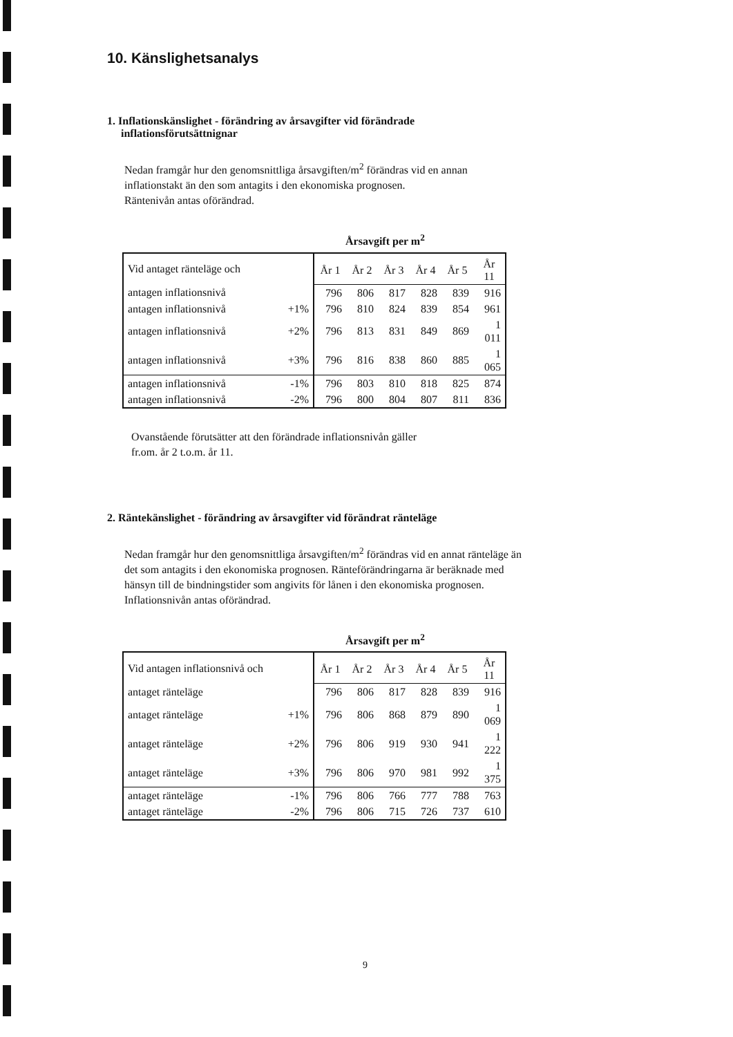10. Känslighetsanalys
1. Inflationskänslighet - förändring av årsavgifter vid förändrade inflationsförutsättnignar
Nedan framgår hur den genomsnittliga årsavgiften/m<sup>2</sup> förändras vid en annan inflationstakt än den som antagits i den ekonomiska prognosen.
Räntenivån antas oförändrad.
Årsavgift per m<sup>2</sup>
| Vid antaget ränteläge och | | År 1 | År 2 | År 3 | År 4 | År 5 | År 11 |
| antagen inflationsnivå | | 796 | 806 | 817 | 828 | 839 | 916 |
| antagen inflationsnivå | +1% | 796 | 810 | 824 | 839 | 854 | 961 |
| antagen inflationsnivå | +2% | 796 | 813 | 831 | 849 | 869 | 1 011 |
| antagen inflationsnivå | +3% | 796 | 816 | 838 | 860 | 885 | 1 065 |
| antagen inflationsnivå | -1% | 796 | 803 | 810 | 818 | 825 | 874 |
| antagen inflationsnivå | -2% | 796 | 800 | 804 | 807 | 811 | 836 |
Ovanstående förutsätter att den förändrade inflationsnivån gäller
fr.om. år 2 t.o.m. år 11.
2. Räntekänslighet - förändring av årsavgifter vid förändrat ränteläge
Nedan framgår hur den genomsnittliga årsavgiften/m<sup>2</sup> förändras vid en annat ränteläge än det som antagits i den ekonomiska prognosen. Ränteförändringarna är beräknade med hänsyn till de bindningstider som angivits för lånen i den ekonomiska prognosen. Inflationsnivån antas oförändrad.
Årsavgift per m<sup>2</sup>
| Vid antagen inflationsnivå och | | År 1 | År 2 | År 3 | År 4 | År 5 | År 11 |
| antaget ränteläge | | 796 | 806 | 817 | 828 | 839 | 916 |
| antaget ränteläge | +1% | 796 | 806 | 868 | 879 | 890 | 1 069 |
| antaget ränteläge | +2% | 796 | 806 | 919 | 930 | 941 | 1 222 |
| antaget ränteläge | +3% | 796 | 806 | 970 | 981 | 992 | 1 375 |
| antaget ränteläge | -1% | 796 | 806 | 766 | 777 | 788 | 763 |
| antaget ränteläge | -2% | 796 | 806 | 715 | 726 | 737 | 610 |
9